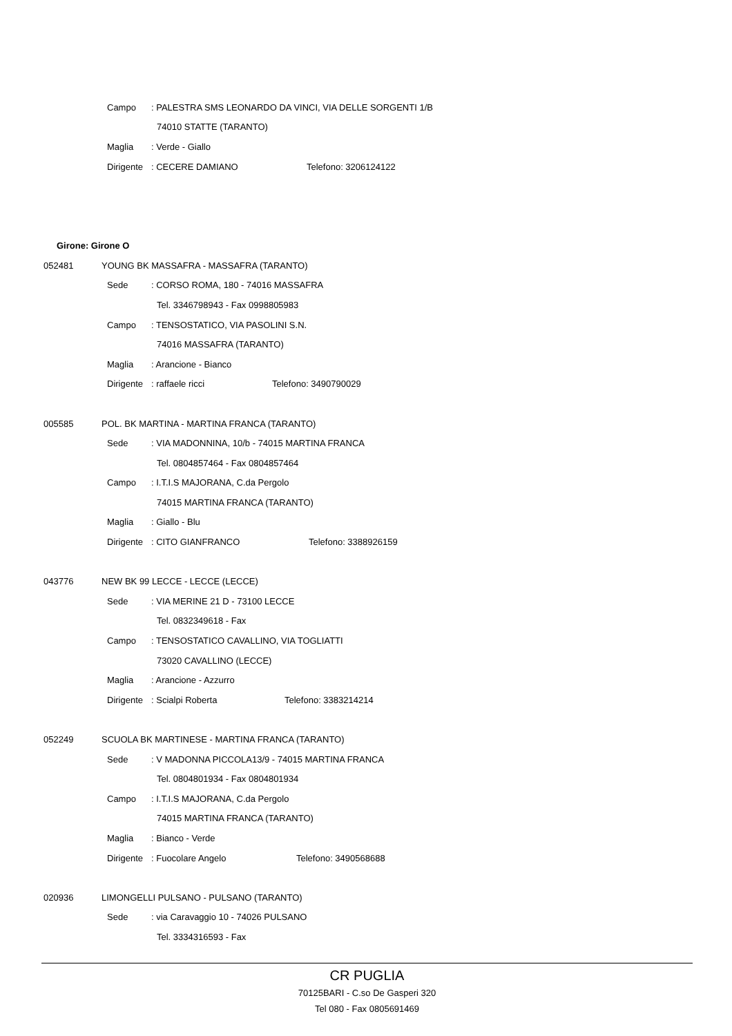Campo: PALESTRA SMS LEONARDO DA VINCI, VIA DELLE SORGENTI 1/B
74010 STATTE (TARANTO)
Maglia: Verde - Giallo
Dirigente: CECERE DAMIANO Telefono: 3206124122
Girone: Girone O
052481 YOUNG BK MASSAFRA - MASSAFRA (TARANTO)
Sede: CORSO ROMA, 180 - 74016 MASSAFRA
Tel. 3346798943 - Fax 0998805983
Campo: TENSOSTATICO, VIA PASOLINI S.N.
74016 MASSAFRA (TARANTO)
Maglia: Arancione - Bianco
Dirigente: raffaele ricci Telefono: 3490790029
005585 POL. BK MARTINA - MARTINA FRANCA (TARANTO)
Sede: VIA MADONNINA, 10/b - 74015 MARTINA FRANCA
Tel. 0804857464 - Fax 0804857464
Campo: I.T.I.S MAJORANA, C.da Pergolo
74015 MARTINA FRANCA (TARANTO)
Maglia: Giallo - Blu
Dirigente: CITO GIANFRANCO Telefono: 3388926159
043776 NEW BK 99 LECCE - LECCE (LECCE)
Sede: VIA MERINE 21 D - 73100 LECCE
Tel. 0832349618 - Fax
Campo: TENSOSTATICO CAVALLINO, VIA TOGLIATTI
73020 CAVALLINO (LECCE)
Maglia: Arancione - Azzurro
Dirigente: Scialpi Roberta Telefono: 3383214214
052249 SCUOLA BK MARTINESE - MARTINA FRANCA (TARANTO)
Sede: V MADONNA PICCOLA13/9 - 74015 MARTINA FRANCA
Tel. 0804801934 - Fax 0804801934
Campo: I.T.I.S MAJORANA, C.da Pergolo
74015 MARTINA FRANCA (TARANTO)
Maglia: Bianco - Verde
Dirigente: Fuocolare Angelo Telefono: 3490568688
020936 LIMONGELLI PULSANO - PULSANO (TARANTO)
Sede: via Caravaggio 10 - 74026 PULSANO
Tel. 3334316593 - Fax
CR PUGLIA
70125BARI - C.so De Gasperi 320
Tel 080 - Fax 0805691469